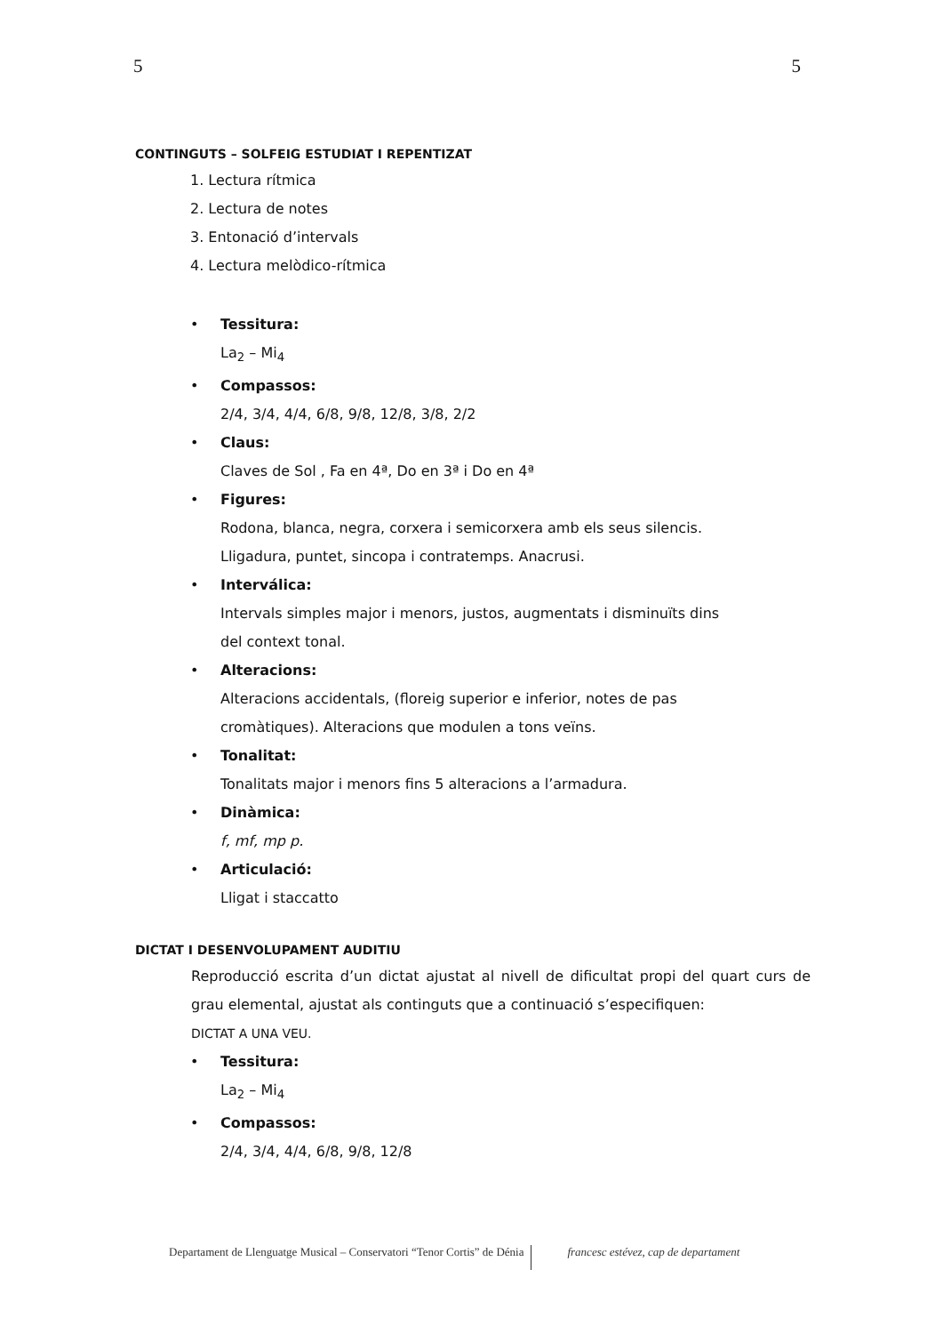5 5
CONTINGUTS – SOLFEIG ESTUDIAT I REPENTIZAT
1. Lectura rítmica
2. Lectura de notes
3. Entonació d’intervals
4. Lectura melòdico-rítmica
• Tessitura:
La<sub>2</sub> – Mi<sub>4</sub>
• Compassos:
2/4, 3/4, 4/4, 6/8, 9/8, 12/8, 3/8, 2/2
• Claus:
Claves de Sol , Fa en 4ª, Do en 3ª i Do en 4ª
• Figures:
Rodona, blanca, negra, corxera i semicorxera amb els seus silencis.
Lligadura, puntet, sincopa i contratemps. Anacrusi.
• Interválica:
Intervals simples major i menors, justos, augmentats i disminuïts dins
del context tonal.
• Alteracions:
Alteracions accidentals, (floreig superior e inferior, notes de pas
cromàtiques). Alteracions que modulen a tons veïns.
• Tonalitat:
Tonalitats major i menors fins 5 alteracions a l’armadura.
• Dinàmica:
f, mf, mp p.
• Articulació:
Lligat i staccatto
DICTAT I DESENVOLUPAMENT AUDITIU
Reproducció escrita d’un dictat ajustat al nivell de dificultat propi del quart curs de grau elemental, ajustat als continguts que a continuació s’especifiquen:
DICTAT A UNA VEU.
• Tessitura:
La<sub>2</sub> – Mi<sub>4</sub>
• Compassos:
2/4, 3/4, 4/4, 6/8, 9/8, 12/8
Departament de Llenguatge Musical – Conservatori “Tenor Cortis” de Dénia francesc estévez, cap de departament